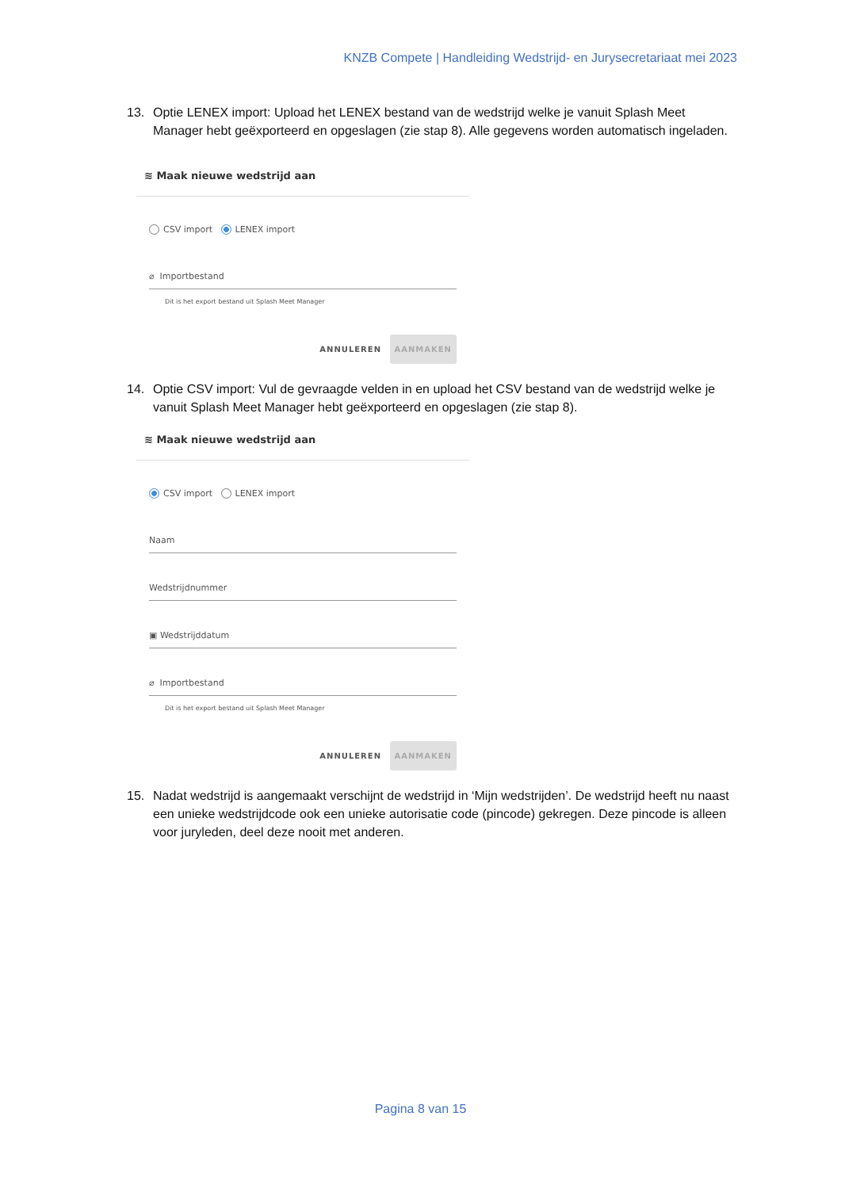KNZB Compete | Handleiding Wedstrijd- en Jurysecretariaat mei 2023
13. Optie LENEX import: Upload het LENEX bestand van de wedstrijd welke je vanuit Splash Meet Manager hebt geëxporteerd en opgeslagen (zie stap 8). Alle gegevens worden automatisch ingeladen.
≋ Maak nieuwe wedstrijd aan
CSV import LENEX import
⌀ Importbestand
Dit is het export bestand uit Splash Meet Manager
ANNULEREN AANMAKEN
14. Optie CSV import: Vul de gevraagde velden in en upload het CSV bestand van de wedstrijd welke je vanuit Splash Meet Manager hebt geëxporteerd en opgeslagen (zie stap 8).
≋ Maak nieuwe wedstrijd aan
CSV import LENEX import
Naam
Wedstrijdnummer
▣ Wedstrijddatum
⌀ Importbestand
Dit is het export bestand uit Splash Meet Manager
ANNULEREN AANMAKEN
15. Nadat wedstrijd is aangemaakt verschijnt de wedstrijd in ‘Mijn wedstrijden’. De wedstrijd heeft nu naast een unieke wedstrijdcode ook een unieke autorisatie code (pincode) gekregen. Deze pincode is alleen voor juryleden, deel deze nooit met anderen.
Pagina 8 van 15